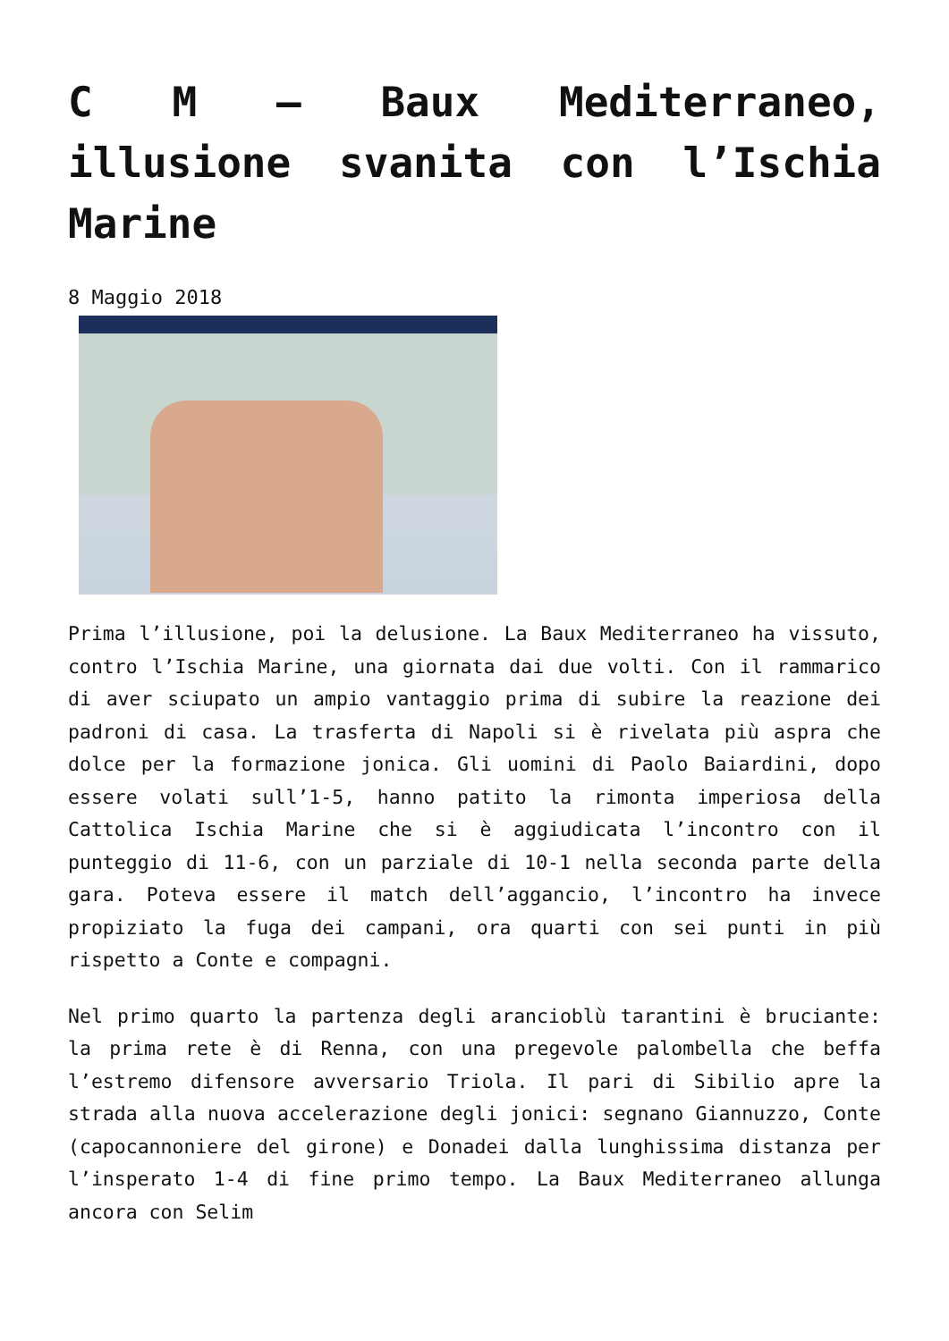C M – Baux Mediterraneo, illusione svanita con l’Ischia Marine
8 Maggio 2018
Prima l’illusione, poi la delusione. La Baux Mediterraneo ha vissuto, contro l’Ischia Marine, una giornata dai due volti. Con il rammarico di aver sciupato un ampio vantaggio prima di subire la reazione dei padroni di casa. La trasferta di Napoli si è rivelata più aspra che dolce per la formazione jonica. Gli uomini di Paolo Baiardini, dopo essere volati sull’1-5, hanno patito la rimonta imperiosa della Cattolica Ischia Marine che si è aggiudicata l’incontro con il punteggio di 11-6, con un parziale di 10-1 nella seconda parte della gara. Poteva essere il match dell’aggancio, l’incontro ha invece propiziato la fuga dei campani, ora quarti con sei punti in più rispetto a Conte e compagni.
Nel primo quarto la partenza degli arancioblù tarantini è bruciante: la prima rete è di Renna, con una pregevole palombella che beffa l’estremo difensore avversario Triola. Il pari di Sibilio apre la strada alla nuova accelerazione degli jonici: segnano Giannuzzo, Conte (capocannoniere del girone) e Donadei dalla lunghissima distanza per l’insperato 1-4 di fine primo tempo. La Baux Mediterraneo allunga ancora con Selim